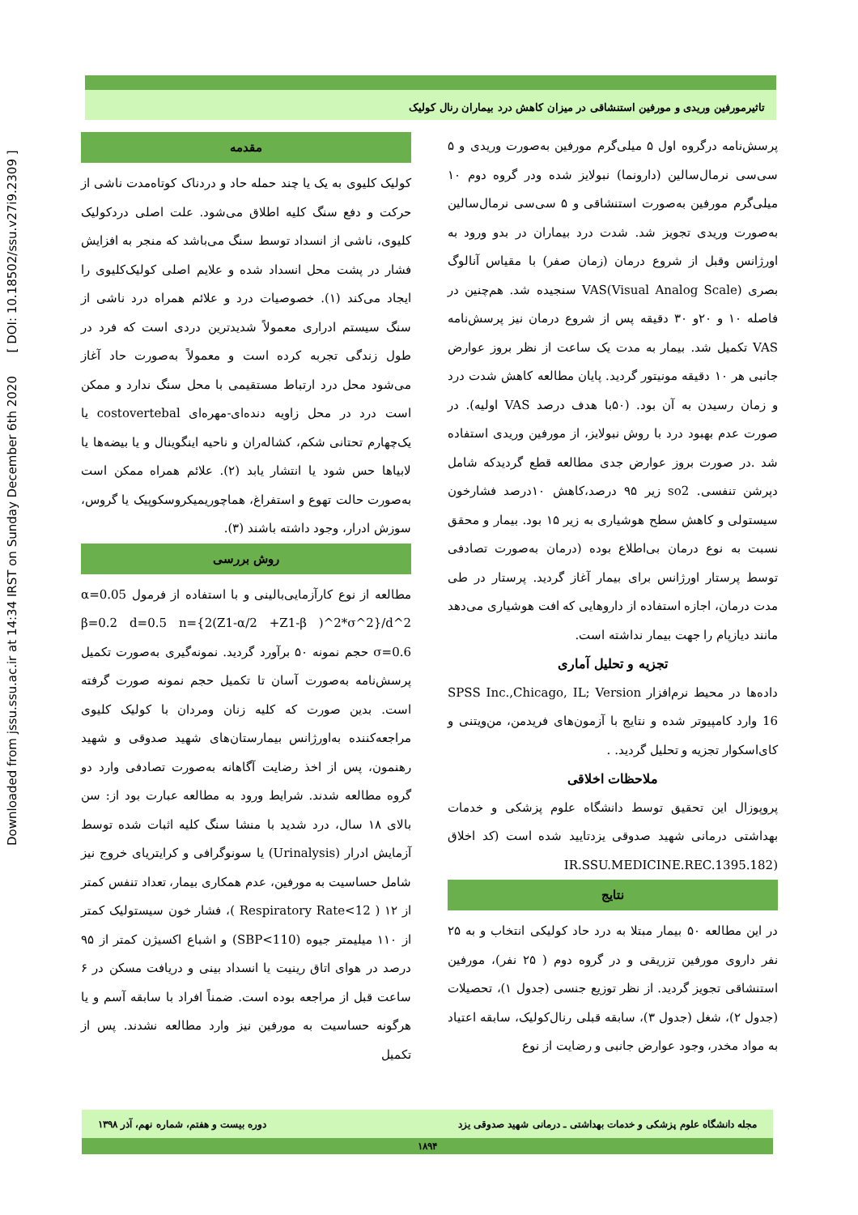Downloaded from jssu.ssu.ac.ir at 14:34 IRST on Sunday December 6th 2020 [ DOI: 10.18502/ssu.v27i9.2309 ]
تاثیرمورفین وریدی و مورفین استنشاقی در میزان کاهش درد بیماران رنال کولیک
مقدمه
کولیک کلیوی به یک یا چند حمله حاد و دردناک کوتاه‌مدت ناشی از حرکت و دفع سنگ کلیه اطلاق می‌شود. علت اصلی دردکولیک کلیوی، ناشی از انسداد توسط سنگ می‌باشد که منجر به افزایش فشار در پشت محل انسداد شده و علایم اصلی کولیک‌کلیوی را ایجاد می‌کند (۱). خصوصیات درد و علائم همراه درد ناشی از سنگ سیستم ادراری معمولاً شدیدترین دردی است که فرد در طول زندگی تجربه کرده است و معمولاً به‌صورت حاد آغاز می‌شود محل درد ارتباط مستقیمی با محل سنگ ندارد و ممکن است درد در محل زاویه دنده‌ای-مهره‌ای costovertebal یا یک‌چهارم تحتانی شکم، کشاله‌ران و ناحیه اینگوینال و یا بیضه‌ها یا لابیاها حس شود یا انتشار یابد (۲). علائم همراه ممکن است به‌صورت حالت تهوع و استفراغ، هماچوریمیکروسکوپیک یا گروس، سوزش ادرار، وجود داشته باشند (۳).
روش بررسی
مطالعه از نوع کارآزمایی‌بالینی و با استفاده از فرمول α=0.05 β=0.2 d=0.5 n={2(Z1-α/2 +Z1-β )^2*σ^2}/d^2 σ=0.6 حجم نمونه ۵۰ برآورد گردید. نمونه‌گیری به‌صورت تکمیل پرسش‌نامه به‌صورت آسان تا تکمیل حجم نمونه صورت گرفته است. بدین صورت که کلیه زنان ومردان با کولیک کلیوی مراجعه‌کننده به‌اورژانس بیمارستان‌های شهید صدوقی و شهید رهنمون، پس از اخذ رضایت آگاهانه به‌صورت تصادفی وارد دو گروه مطالعه شدند. شرایط ورود به مطالعه عبارت بود از: سن بالای ۱۸ سال، درد شدید با منشا سنگ کلیه اثبات شده توسط آزمایش ادرار (Urinalysis) یا سونوگرافی و کرایتریای خروج نیز شامل حساسیت به مورفین، عدم همکاری بیمار، تعداد تنفس کمتر از ۱۲ ( Respiratory Rate<12 )، فشار خون سیستولیک کمتر از ۱۱۰ میلیمتر جیوه (SBP<110) و اشباع اکسیژن کمتر از ۹۵ درصد در هوای اتاق رینیت یا انسداد بینی و دریافت مسکن در ۶ ساعت قبل از مراجعه بوده است. ضمناً افراد با سابقه آسم و یا هرگونه حساسیت به مورفین نیز وارد مطالعه نشدند. پس از تکمیل
پرسش‌نامه درگروه اول ۵ میلی‌گرم مورفین به‌صورت وریدی و ۵ سی‌سی نرمال‌سالین (دارونما) نبولایز شده ودر گروه دوم ۱۰ میلی‌گرم مورفین به‌صورت استنشاقی و ۵ سی‌سی نرمال‌سالین به‌صورت وریدی تجویز شد. شدت درد بیماران در بدو ورود به اورژانس وقبل از شروع درمان (زمان صفر) با مقیاس آنالوگ بصری VAS(Visual Analog Scale) سنجیده شد. هم‌چنین در فاصله ۱۰ و ۲۰و ۳۰ دقیقه پس از شروع درمان نیز پرسش‌نامه VAS تکمیل شد. بیمار به مدت یک ساعت از نظر بروز عوارض جانبی هر ۱۰ دقیقه مونیتور گردید. پایان مطالعه کاهش شدت درد و زمان رسیدن به آن بود. (۵۰با هدف درصد VAS اولیه). در صورت عدم بهبود درد با روش نبولایز، از مورفین وریدی استفاده شد .در صورت بروز عوارض جدی مطالعه قطع گردیدکه شامل دپرشن تنفسی. so2 زیر ۹۵ درصد،کاهش ۱۰درصد فشارخون سیستولی و کاهش سطح هوشیاری به زیر ۱۵ بود. بیمار و محقق نسبت به نوع درمان بی‌اطلاع بوده (درمان به‌صورت تصادفی توسط پرستار اورژانس برای بیمار آغاز گردید. پرستار در طی مدت درمان، اجازه استفاده از داروهایی که افت هوشیاری می‌دهد مانند دیازپام را جهت بیمار نداشته است.
تجزیه و تحلیل آماری
داده‌ها در محیط نرم‌افزار SPSS Inc.,Chicago, IL; Version 16 وارد کامپیوتر شده و نتایج با آزمون‌های فریدمن، من‌ویتنی و کای‌اسکوار تجزیه و تحلیل گردید. .
ملاحظات اخلاقی
پروپوزال این تحقیق توسط دانشگاه علوم پزشکی و خدمات بهداشتی درمانی شهید صدوقی یزدتایید شده است (کد اخلاق (IR.SSU.MEDICINE.REC.1395.182
نتایج
در این مطالعه ۵۰ بیمار مبتلا به درد حاد کولیکی انتخاب و به ۲۵ نفر داروی مورفین تزریقی و در گروه دوم ( ۲۵ نفر)، مورفین استنشاقی تجویز گردید. از نظر توزیع جنسی (جدول ۱)، تحصیلات (جدول ۲)، شغل (جدول ۳)، سابقه قبلی رنال‌کولیک، سابقه اعتیاد به مواد مخدر، وجود عوارض جانبی و رضایت از نوع
مجله دانشگاه علوم پزشکی و خدمات بهداشتی ـ درمانی شهید صدوقی یزد دوره بیست و هفتم، شماره نهم، آذر ۱۳۹۸
۱۸۹۴